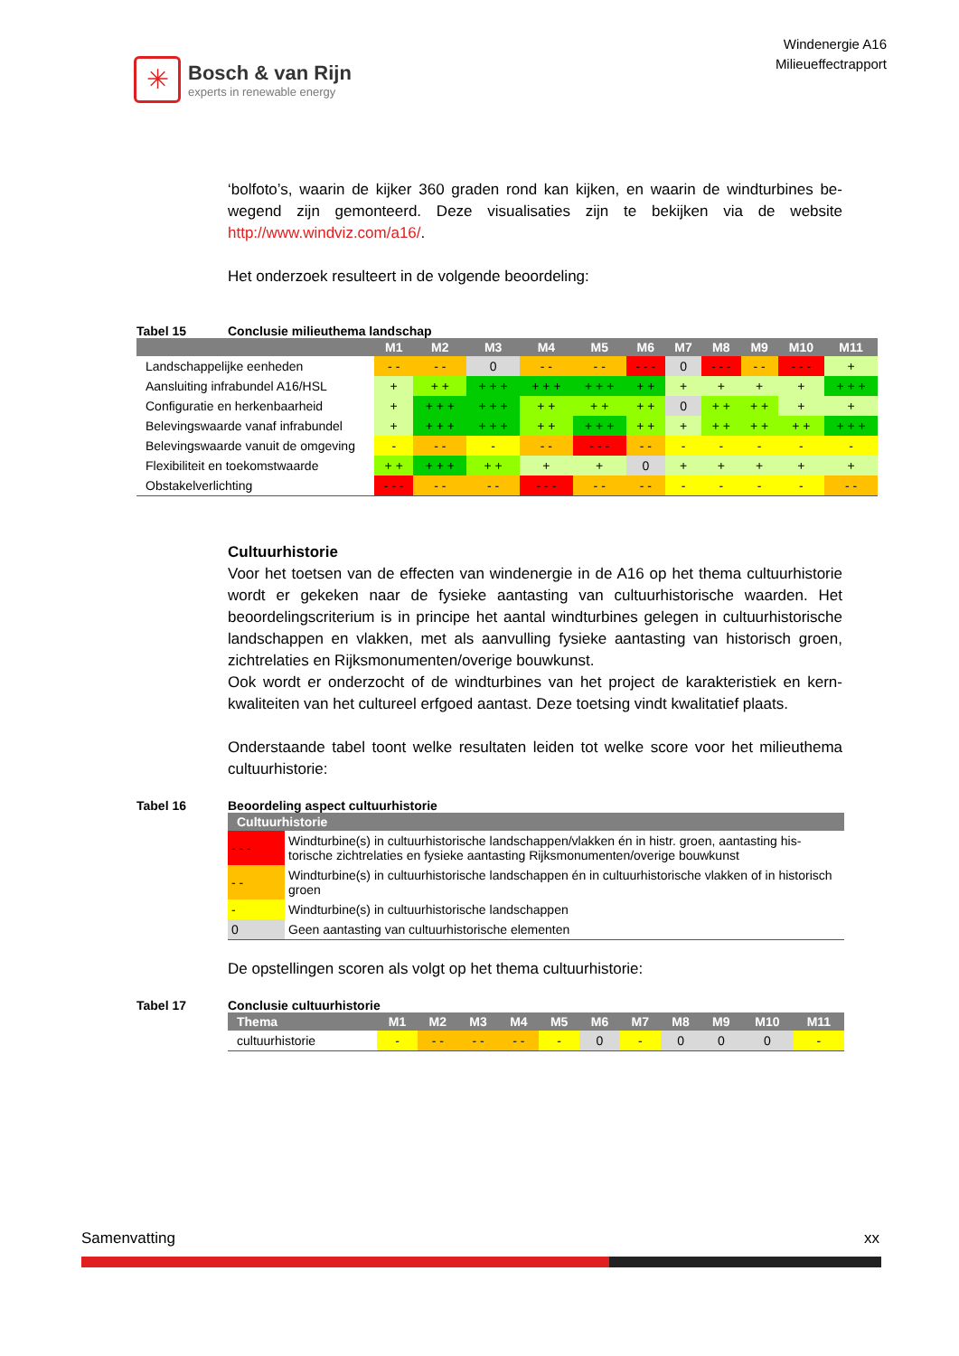✳
Bosch & van Rijn
experts in renewable energy
Windenergie A16
Milieueffectrapport
‘bolfoto’s, waarin de kijker 360 graden rond kan kijken, en waarin de windturbines be­wegend zijn gemonteerd. Deze visualisaties zijn te bekijken via de website http://www.windviz.com/a16/.
Het onderzoek resulteert in de volgende beoordeling:
Tabel 15 Conclusie milieuthema landschap
| | M1 | M2 | M3 | M4 | M5 | M6 | M7 | M8 | M9 | M10 | M11 |
| --- | --- | --- | --- | --- | --- | --- | --- | --- | --- | --- | --- |
| Landschappelijke eenheden | - - | - - | 0 | - - | - - | - - - | 0 | - - - | - - | - - - | + |
| Aansluiting infrabundel A16/HSL | + | + + | + + + | + + + | + + + | + + | + | + | + | + | + + + |
| Configuratie en herkenbaarheid | + | + + + | + + + | + + | + + | + + | 0 | + + | + + | + | + |
| Belevingswaarde vanaf infrabundel | + | + + + | + + + | + + | + + + | + + | + | + + | + + | + + | + + + |
| Belevingswaarde vanuit de omgeving | - | - - | - | - - | - - - | - - | - | - | - | - | - |
| Flexibiliteit en toekomstwaarde | + + | + + + | + + | + | + | 0 | + | + | + | + | + |
| Obstakelverlichting | - - - | - - | - - | - - - | - - | - - | - | - | - | - | - - |
Cultuurhistorie
Voor het toetsen van de effecten van windenergie in de A16 op het thema cultuurhis­torie wordt er gekeken naar de fysieke aantasting van cultuurhistorische waarden. Het beoordelingscriterium is in principe het aantal windturbines gelegen in cultuurhistori­sche landschappen en vlakken, met als aanvulling fysieke aantasting van historisch groen, zichtrelaties en Rijksmonumenten/overige bouwkunst.
Ook wordt er onderzocht of de windturbines van het project de karakteristiek en kern­kwaliteiten van het cultureel erfgoed aantast. Deze toetsing vindt kwalitatief plaats.
Onderstaande tabel toont welke resultaten leiden tot welke score voor het milieu­thema cultuurhistorie:
Tabel 16 Beoordeling aspect cultuurhistorie
| Cultuurhistorie | |
| --- | --- |
| - - - | Windturbine(s) in cultuurhistorische landschappen/vlakken én in histr. groen, aantasting his­torische zichtrelaties en fysieke aantasting Rijksmonumenten/overige bouwkunst |
| - - | Windturbine(s) in cultuurhistorische landschappen én in cultuurhistorische vlakken of in his­torisch groen |
| - | Windturbine(s) in cultuurhistorische landschappen |
| 0 | Geen aantasting van cultuurhistorische elementen |
De opstellingen scoren als volgt op het thema cultuurhistorie:
Tabel 17 Conclusie cultuurhistorie
| Thema | M1 | M2 | M3 | M4 | M5 | M6 | M7 | M8 | M9 | M10 | M11 |
| --- | --- | --- | --- | --- | --- | --- | --- | --- | --- | --- | --- |
| cultuurhistorie | - | - - | - - | - - | - | 0 | - | 0 | 0 | 0 | - |
Samenvatting xx